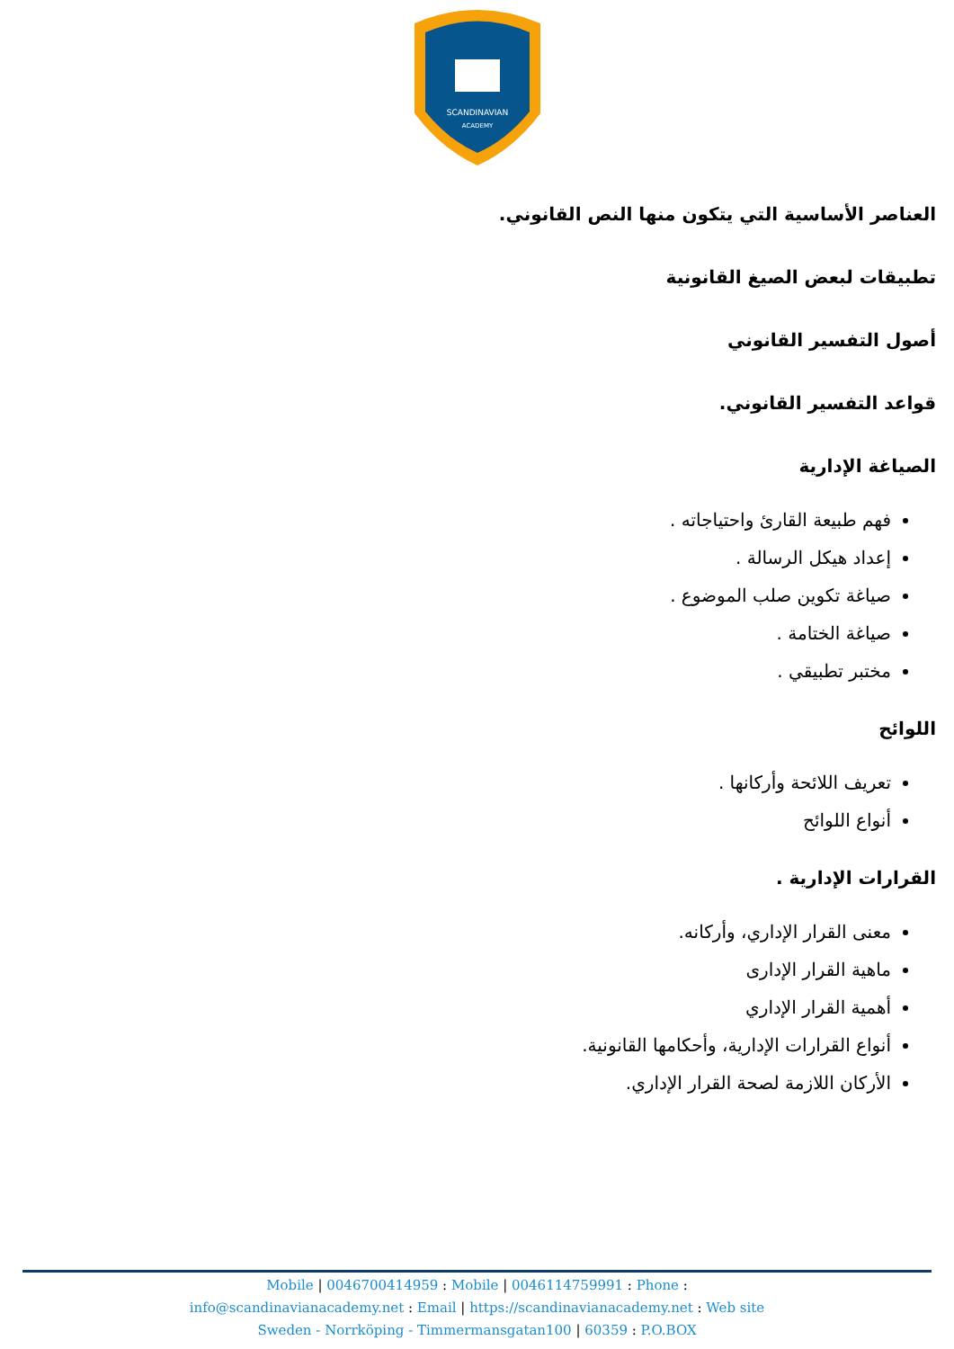SCANDINAVIAN
ACADEMY
العناصر الأساسية التي يتكون منها النص القانوني.
تطبيقات لبعض الصيغ القانونية
أصول التفسير القانوني
قواعد التفسير القانوني.
الصياغة الإدارية
فهم طبيعة القارئ واحتياجاته .
إعداد هيكل الرسالة .
صياغة تكوين صلب الموضوع .
صياغة الختامة .
مختبر تطبيقي .
اللوائح
تعريف اللائحة وأركانها .
أنواع اللوائح
القرارات الإدارية .
معنى القرار الإداري، وأركانه.
ماهية القرار الإدارى
أهمية القرار الإداري
أنواع القرارات الإدارية، وأحكامها القانونية.
الأركان اللازمة لصحة القرار الإداري.
Mobile | 0046700414959 : Mobile | 0046114759991 : Phone :
info@scandinavianacademy.net : Email | https://scandinavianacademy.net : Web site
Sweden - Norrköping - Timmermansgatan100 | 60359 : P.O.BOX